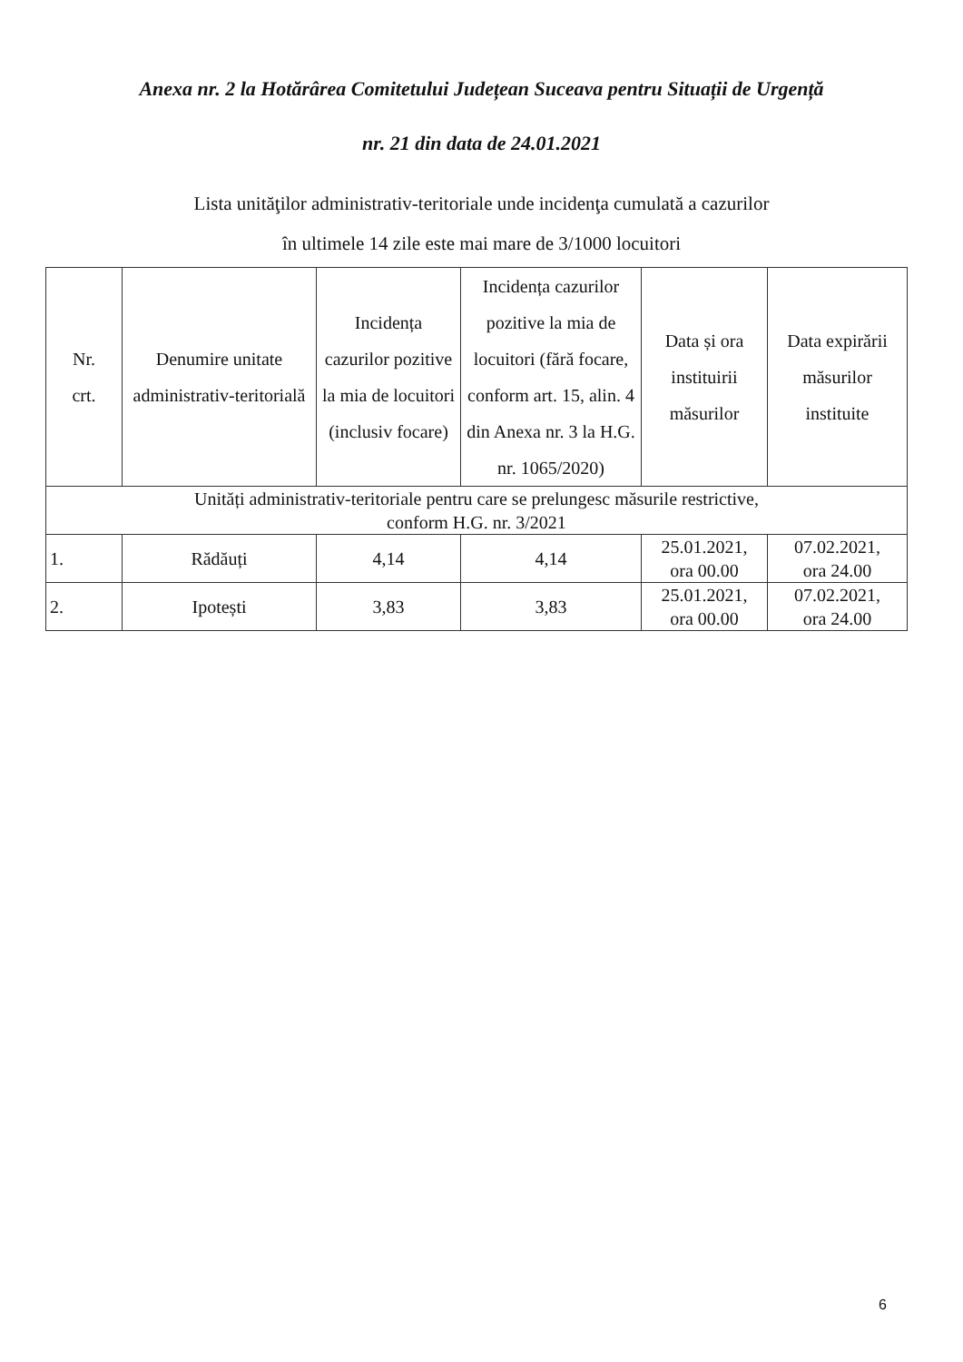Anexa nr. 2 la Hotărârea Comitetului Județean Suceava pentru Situații de Urgență
nr. 21 din data de 24.01.2021
Lista unităţilor administrativ-teritoriale unde incidenţa cumulată a cazurilor
în ultimele 14 zile este mai mare de 3/1000 locuitori
| Nr. crt. | Denumire unitate administrativ-teritorială | Incidența cazurilor pozitive la mia de locuitori (inclusiv focare) | Incidența cazurilor pozitive la mia de locuitori (fără focare, conform art. 15, alin. 4 din Anexa nr. 3 la H.G. nr. 1065/2020) | Data și ora instituirii măsurilor | Data expirării măsurilor instituite |
| --- | --- | --- | --- | --- | --- |
| Unități administrativ-teritoriale pentru care se prelungesc măsurile restrictive, conform H.G. nr. 3/2021 | | | | | |
| 1. | Rădăuți | 4,14 | 4,14 | 25.01.2021, ora 00.00 | 07.02.2021, ora 24.00 |
| 2. | Ipotești | 3,83 | 3,83 | 25.01.2021, ora 00.00 | 07.02.2021, ora 24.00 |
6